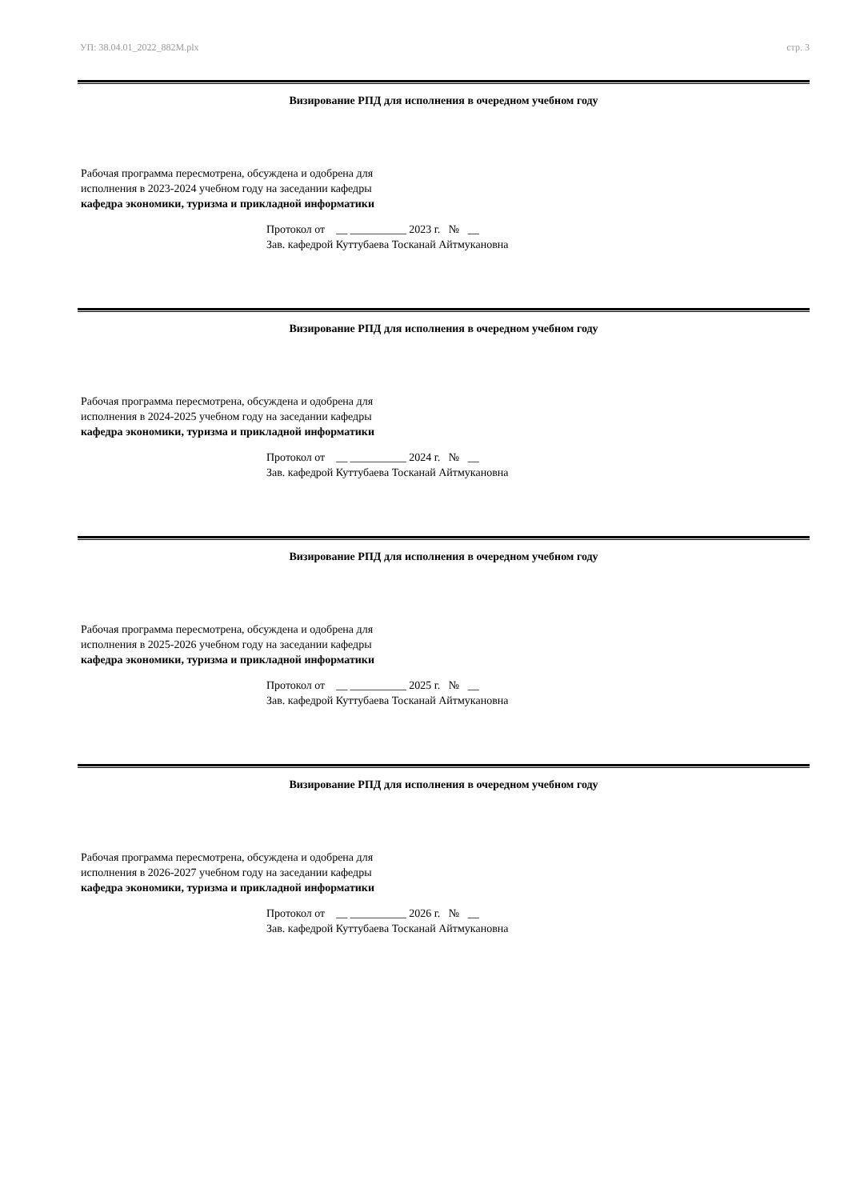УП: 38.04.01_2022_882М.plx стр. 3
Визирование РПД для исполнения в очередном учебном году
Рабочая программа пересмотрена, обсуждена и одобрена для
исполнения в 2023-2024 учебном году на заседании кафедры
кафедра экономики, туризма и прикладной информатики
Протокол от __ __________ 2023 г. № __
Зав. кафедрой Куттубаева Тосканай Айтмукановна
Визирование РПД для исполнения в очередном учебном году
Рабочая программа пересмотрена, обсуждена и одобрена для
исполнения в 2024-2025 учебном году на заседании кафедры
кафедра экономики, туризма и прикладной информатики
Протокол от __ __________ 2024 г. № __
Зав. кафедрой Куттубаева Тосканай Айтмукановна
Визирование РПД для исполнения в очередном учебном году
Рабочая программа пересмотрена, обсуждена и одобрена для
исполнения в 2025-2026 учебном году на заседании кафедры
кафедра экономики, туризма и прикладной информатики
Протокол от __ __________ 2025 г. № __
Зав. кафедрой Куттубаева Тосканай Айтмукановна
Визирование РПД для исполнения в очередном учебном году
Рабочая программа пересмотрена, обсуждена и одобрена для
исполнения в 2026-2027 учебном году на заседании кафедры
кафедра экономики, туризма и прикладной информатики
Протокол от __ __________ 2026 г. № __
Зав. кафедрой Куттубаева Тосканай Айтмукановна